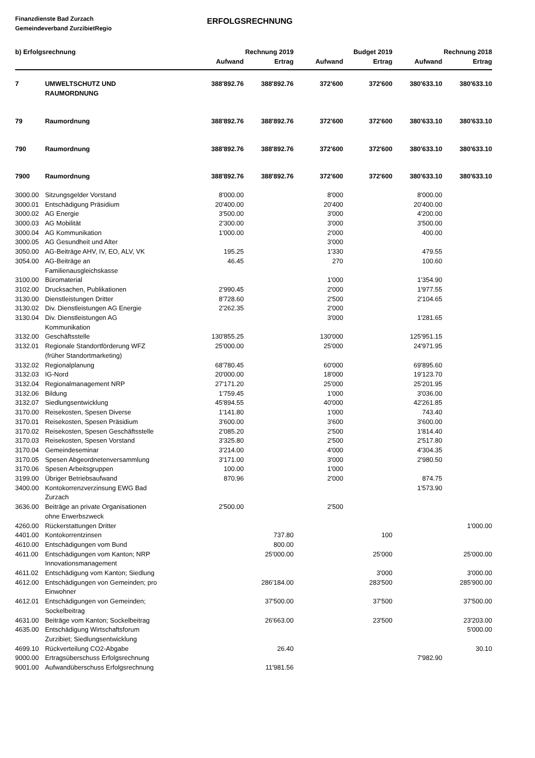Finanzdienste Bad Zurzach
Gemeindeverband ZurzibietRegio
ERFOLGSRECHNUNG
| b) Erfolgsrechnung | | | Rechnung 2019 | | Budget 2019 | | Rechnung 2018 |
| --- | --- | --- | --- | --- | --- | --- | --- |
| | | Aufwand | Ertrag | Aufwand | Ertrag | Aufwand | Ertrag |
| 7 | UMWELTSCHUTZ UND RAUMORDNUNG | 388'892.76 | 388'892.76 | 372'600 | 372'600 | 380'633.10 | 380'633.10 |
| 79 | Raumordnung | 388'892.76 | 388'892.76 | 372'600 | 372'600 | 380'633.10 | 380'633.10 |
| 790 | Raumordnung | 388'892.76 | 388'892.76 | 372'600 | 372'600 | 380'633.10 | 380'633.10 |
| 7900 | Raumordnung | 388'892.76 | 388'892.76 | 372'600 | 372'600 | 380'633.10 | 380'633.10 |
| 3000.00 | Sitzungsgelder Vorstand | 8'000.00 | | 8'000 | | 8'000.00 | |
| 3000.01 | Entschädigung Präsidium | 20'400.00 | | 20'400 | | 20'400.00 | |
| 3000.02 | AG Energie | 3'500.00 | | 3'000 | | 4'200.00 | |
| 3000.03 | AG Mobilität | 2'300.00 | | 3'000 | | 3'500.00 | |
| 3000.04 | AG Kommunikation | 1'000.00 | | 2'000 | | 400.00 | |
| 3000.05 | AG Gesundheit und Alter | | | 3'000 | | | |
| 3050.00 | AG-Beiträge AHV, IV, EO, ALV, VK | 195.25 | | 1'330 | | 479.55 | |
| 3054.00 | AG-Beiträge an Familienausgleichskasse | 46.45 | | 270 | | 100.60 | |
| 3100.00 | Büromaterial | | | 1'000 | | 1'354.90 | |
| 3102.00 | Drucksachen, Publikationen | 2'990.45 | | 2'000 | | 1'977.55 | |
| 3130.00 | Dienstleistungen Dritter | 8'728.60 | | 2'500 | | 2'104.65 | |
| 3130.02 | Div. Dienstleistungen AG Energie | 2'262.35 | | 2'000 | | | |
| 3130.04 | Div. Dienstleistungen AG Kommunikation | | | 3'000 | | 1'281.65 | |
| 3132.00 | Geschäftsstelle | 130'855.25 | | 130'000 | | 125'951.15 | |
| 3132.01 | Regionale Standortförderung WFZ (früher Standortmarketing) | 25'000.00 | | 25'000 | | 24'971.95 | |
| 3132.02 | Regionalplanung | 68'780.45 | | 60'000 | | 69'895.60 | |
| 3132.03 | IG-Nord | 20'000.00 | | 18'000 | | 19'123.70 | |
| 3132.04 | Regionalmanagement NRP | 27'171.20 | | 25'000 | | 25'201.95 | |
| 3132.06 | Bildung | 1'759.45 | | 1'000 | | 3'036.00 | |
| 3132.07 | Siedlungsentwicklung | 45'894.55 | | 40'000 | | 42'261.85 | |
| 3170.00 | Reisekosten, Spesen Diverse | 1'141.80 | | 1'000 | | 743.40 | |
| 3170.01 | Reisekosten, Spesen Präsidium | 3'600.00 | | 3'600 | | 3'600.00 | |
| 3170.02 | Reisekosten, Spesen Geschäftsstelle | 2'085.20 | | 2'500 | | 1'814.40 | |
| 3170.03 | Reisekosten, Spesen Vorstand | 3'325.80 | | 2'500 | | 2'517.80 | |
| 3170.04 | Gemeindeseminar | 3'214.00 | | 4'000 | | 4'304.35 | |
| 3170.05 | Spesen Abgeordnetenversammlung | 3'171.00 | | 3'000 | | 2'980.50 | |
| 3170.06 | Spesen Arbeitsgruppen | 100.00 | | 1'000 | | | |
| 3199.00 | Übriger Betriebsaufwand | 870.96 | | 2'000 | | 874.75 | |
| 3400.00 | Kontokorrenzverzinsung EWG Bad Zurzach | | | | | 1'573.90 | |
| 3636.00 | Beiträge an private Organisationen ohne Erwerbszweck | 2'500.00 | | 2'500 | | | |
| 4260.00 | Rückerstattungen Dritter | | | | | | 1'000.00 |
| 4401.00 | Kontokorrentzinsen | | 737.80 | | 100 | | |
| 4610.00 | Entschädigungen vom Bund | | 800.00 | | | | |
| 4611.00 | Entschädigungen vom Kanton; NRP Innovationsmanagement | | 25'000.00 | | 25'000 | | 25'000.00 |
| 4611.02 | Entschädigung vom Kanton; Siedlung | | | | 3'000 | | 3'000.00 |
| 4612.00 | Entschädigungen von Gemeinden; pro Einwohner | | 286'184.00 | | 283'500 | | 285'900.00 |
| 4612.01 | Entschädigungen von Gemeinden; Sockelbeitrag | | 37'500.00 | | 37'500 | | 37'500.00 |
| 4631.00 | Beiträge vom Kanton; Sockelbeitrag | | 26'663.00 | | 23'500 | | 23'203.00 |
| 4635.00 | Entschädigung Wirtschaftsforum Zurzibiet; Siedlungsentwicklung | | | | | | 5'000.00 |
| 4699.10 | Rückverteilung CO2-Abgabe | | 26.40 | | | | 30.10 |
| 9000.00 | Ertragsüberschuss Erfolgsrechnung | | | | | 7'982.90 | |
| 9001.00 | Aufwandüberschuss Erfolgsrechnung | | 11'981.56 | | | | |